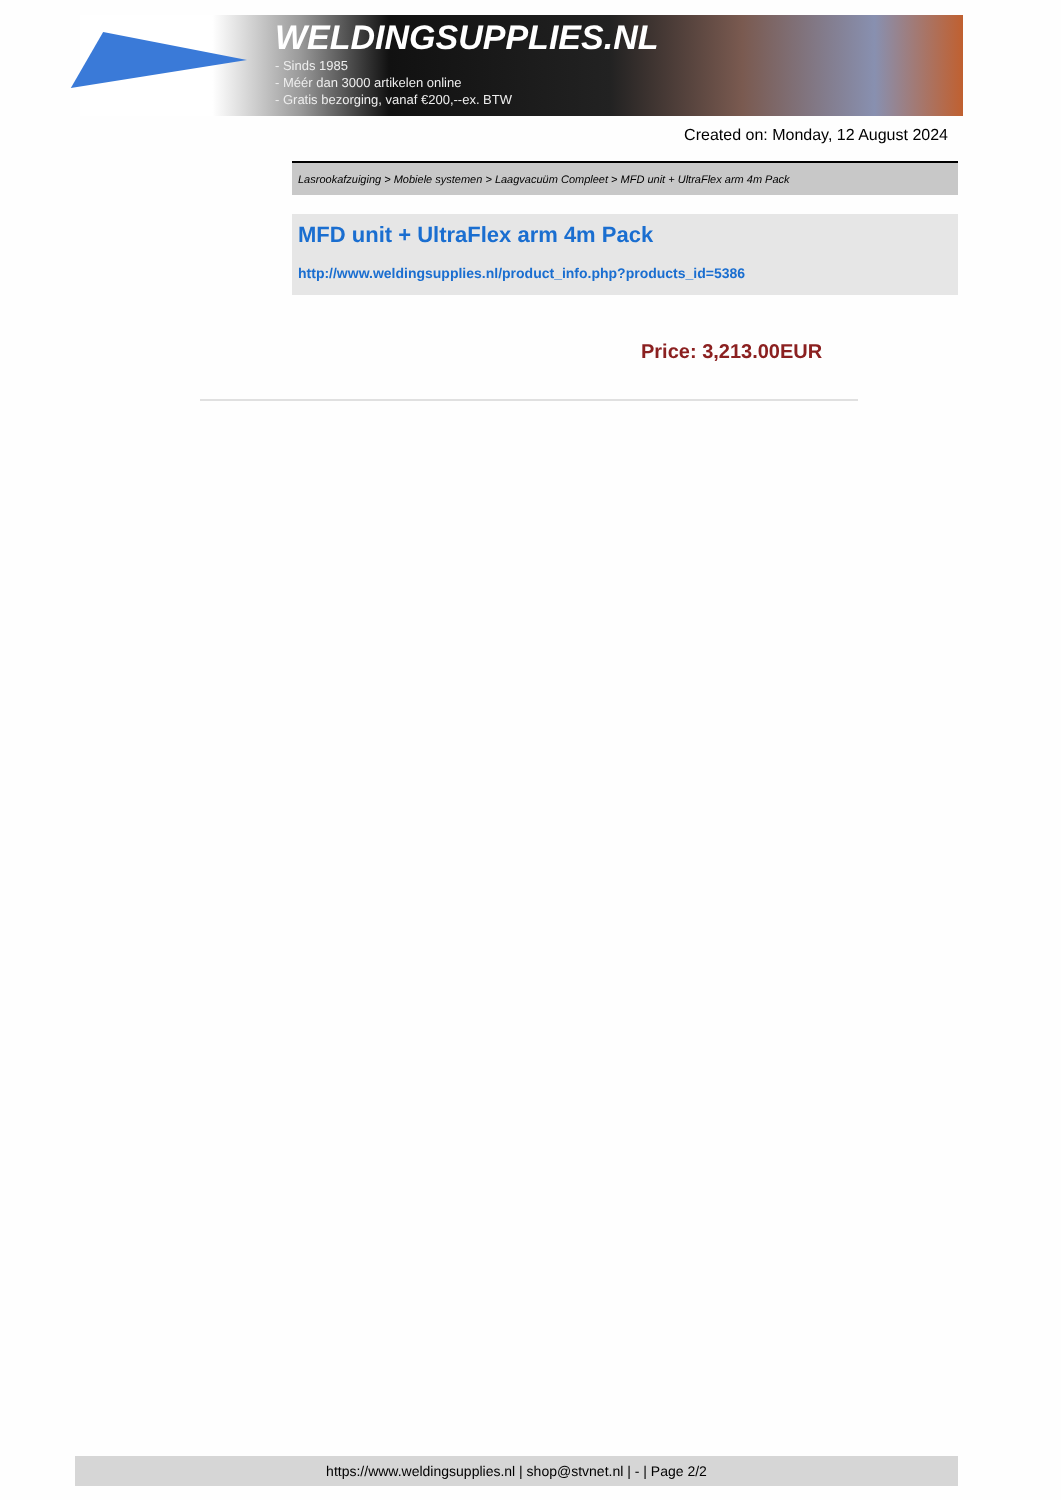WELDINGSUPPLIES.NL
- Sinds 1985
- Méér dan 3000 artikelen online
- Gratis bezorging, vanaf €200,--ex. BTW
Created on: Monday, 12 August 2024
Lasrookafzuiging > Mobiele systemen > Laagvacuüm Compleet > MFD unit + UltraFlex arm 4m Pack
MFD unit + UltraFlex arm 4m Pack
http://www.weldingsupplies.nl/product_info.php?products_id=5386
Price: 3,213.00EUR
https://www.weldingsupplies.nl | shop@stvnet.nl | - | Page 2/2